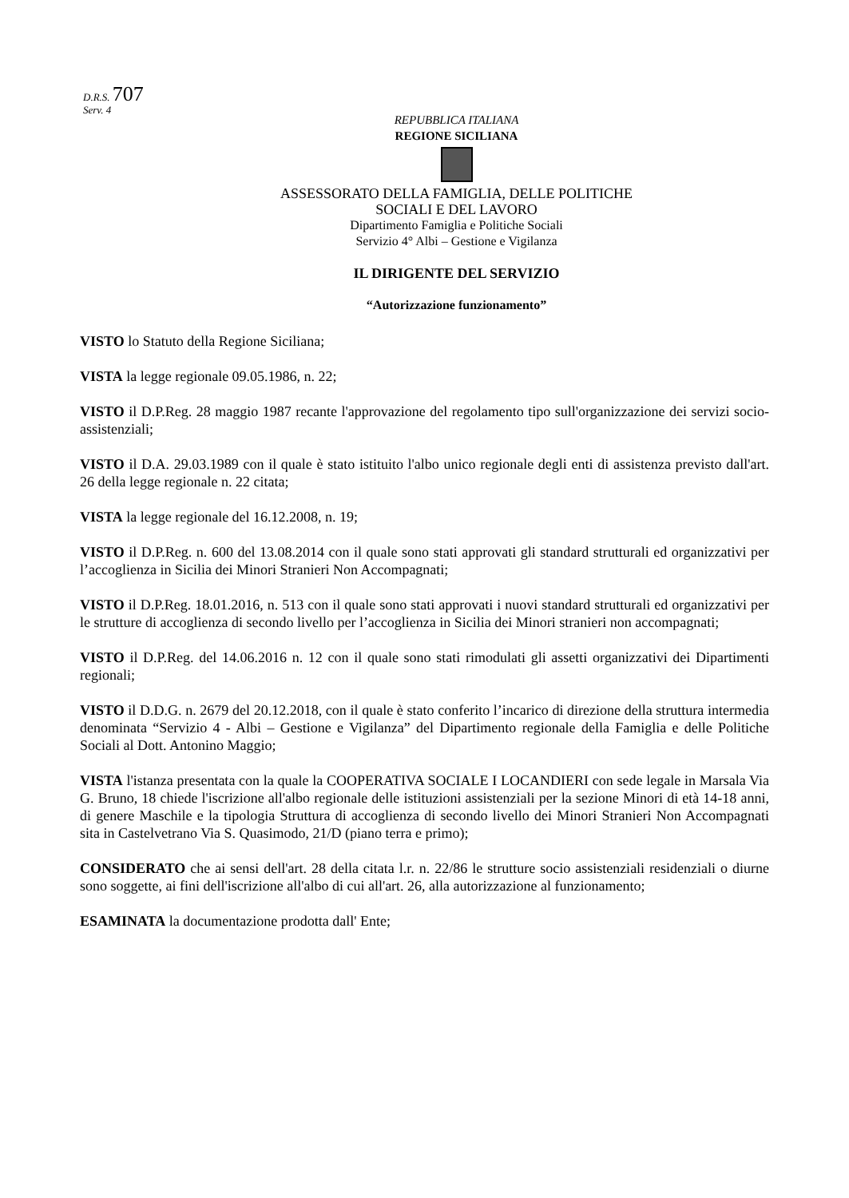D.R.S. 707
Serv. 4
REPUBBLICA ITALIANA
REGIONE SICILIANA
ASSESSORATO DELLA FAMIGLIA, DELLE POLITICHE
SOCIALI E DEL LAVORO
Dipartimento Famiglia e Politiche Sociali
Servizio 4° Albi – Gestione e Vigilanza
IL DIRIGENTE DEL SERVIZIO
“Autorizzazione funzionamento”
VISTO lo Statuto della Regione Siciliana;
VISTA la legge regionale 09.05.1986, n. 22;
VISTO il D.P.Reg. 28 maggio 1987 recante l'approvazione del regolamento tipo sull'organizzazione dei servizi socio-assistenziali;
VISTO il D.A. 29.03.1989 con il quale è stato istituito l'albo unico regionale degli enti di assistenza previsto dall'art. 26 della legge regionale n. 22 citata;
VISTA la legge regionale del 16.12.2008, n. 19;
VISTO il D.P.Reg. n. 600 del 13.08.2014 con il quale sono stati approvati gli standard strutturali ed organizzativi per l’accoglienza in Sicilia dei Minori Stranieri Non Accompagnati;
VISTO il D.P.Reg. 18.01.2016, n. 513 con il quale sono stati approvati i nuovi standard strutturali ed organizzativi per le strutture di accoglienza di secondo livello per l’accoglienza in Sicilia dei Minori stranieri non accompagnati;
VISTO il D.P.Reg. del 14.06.2016 n. 12 con il quale sono stati rimodulati gli assetti organizzativi dei Dipartimenti regionali;
VISTO il D.D.G. n. 2679 del 20.12.2018, con il quale è stato conferito l’incarico di direzione della struttura intermedia denominata “Servizio 4 - Albi – Gestione e Vigilanza” del Dipartimento regionale della Famiglia e delle Politiche Sociali al Dott. Antonino Maggio;
VISTA l'istanza presentata con la quale la COOPERATIVA SOCIALE I LOCANDIERI con sede legale in Marsala Via G. Bruno, 18 chiede l'iscrizione all'albo regionale delle istituzioni assistenziali per la sezione Minori di età 14-18 anni, di genere Maschile e la tipologia Struttura di accoglienza di secondo livello dei Minori Stranieri Non Accompagnati sita in Castelvetrano Via S. Quasimodo, 21/D (piano terra e primo);
CONSIDERATO che ai sensi dell'art. 28 della citata l.r. n. 22/86 le strutture socio assistenziali residenziali o diurne sono soggette, ai fini dell'iscrizione all'albo di cui all'art. 26, alla autorizzazione al funzionamento;
ESAMINATA la documentazione prodotta dall' Ente;